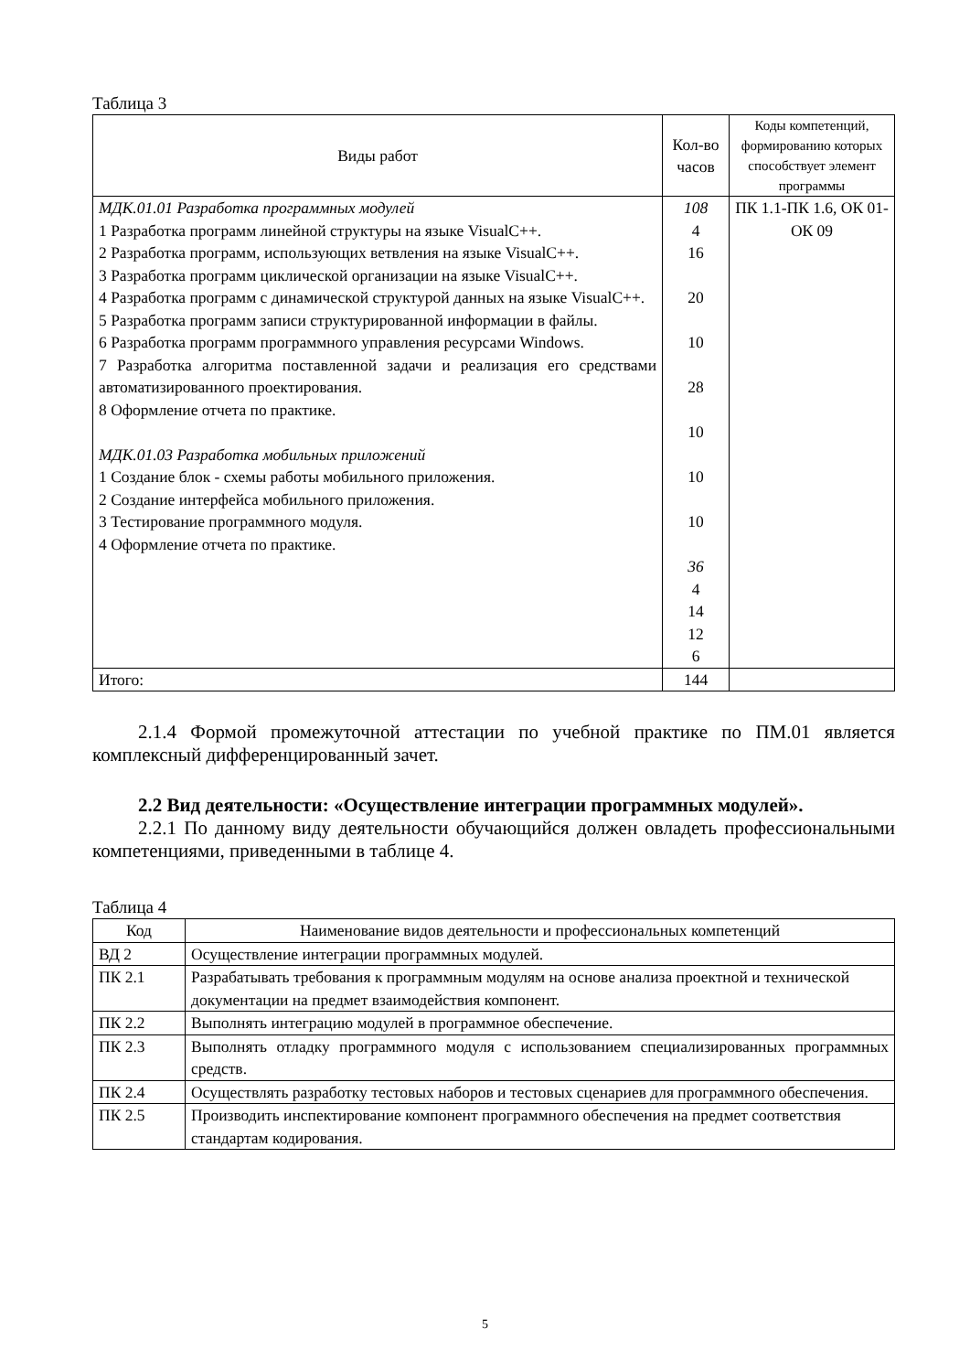Таблица 3
| Виды работ | Кол-во часов | Коды компетенций, формированию которых способствует элемент программы |
| --- | --- | --- |
| МДК.01.01 Разработка программных модулей 1 Разработка программ линейной структуры на языке VisualC++. 2 Разработка программ, использующих ветвления на языке VisualC++. 3 Разработка программ циклической организации на языке VisualC++. 4 Разработка программ с динамической структурой данных на языке VisualC++. 5 Разработка программ записи структурированной информации в файлы. 6 Разработка программ программного управления ресурсами Windows. 7 Разработка алгоритма поставленной задачи и реализация его средствами автоматизированного проектирования. 8 Оформление отчета по практике. МДК.01.03 Разработка мобильных приложений 1 Создание блок - схемы работы мобильного приложения. 2 Создание интерфейса мобильного приложения. 3 Тестирование программного модуля. 4 Оформление отчета по практике. | 108 4 16 20 10 28 10 10 10 36 4 14 12 6 | ПК 1.1-ПК 1.6, ОК 01-ОК 09 |
| Итого: | 144 | |
2.1.4 Формой промежуточной аттестации по учебной практике по ПМ.01 является комплексный дифференцированный зачет.
2.2 Вид деятельности: «Осуществление интеграции программных модулей».
2.2.1 По данному виду деятельности обучающийся должен овладеть профессиональными компетенциями, приведенными в таблице 4.
Таблица 4
| Код | Наименование видов деятельности и профессиональных компетенций |
| --- | --- |
| ВД 2 | Осуществление интеграции программных модулей. |
| ПК 2.1 | Разрабатывать требования к программным модулям на основе анализа проектной и технической документации на предмет взаимодействия компонент. |
| ПК 2.2 | Выполнять интеграцию модулей в программное обеспечение. |
| ПК 2.3 | Выполнять отладку программного модуля с использованием специализированных программных средств. |
| ПК 2.4 | Осуществлять разработку тестовых наборов и тестовых сценариев для программного обеспечения. |
| ПК 2.5 | Производить инспектирование компонент программного обеспечения на предмет соответствия стандартам кодирования. |
5